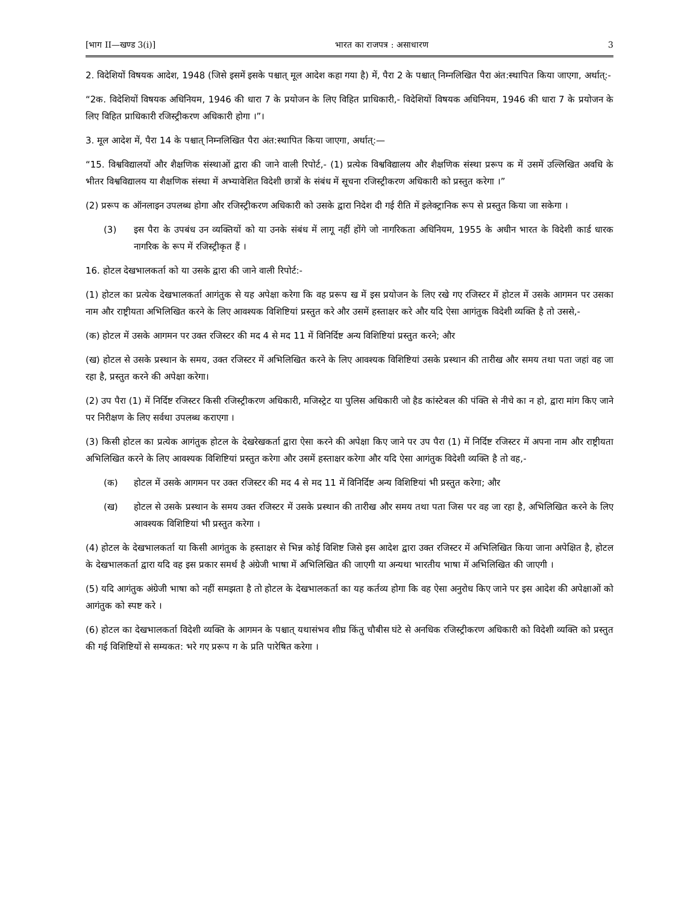[भाग II—खण्ड 3(i)] भारत का राजपत्र : असाधारण 3
2. विदेशियों विषयक आदेश, 1948 (जिसे इसमें इसके पश्चात् मूल आदेश कहा गया है) में, पैरा 2 के पश्चात् निम्नलिखित पैरा अंत:स्थापित किया जाएगा, अर्थात्:-
“2क. विदेशियों विषयक अधिनियम, 1946 की धारा 7 के प्रयोजन के लिए विहित प्राधिकारी,- विदेशियों विषयक अधिनियम, 1946 की धारा 7 के प्रयोजन के लिए विहित प्राधिकारी रजिस्ट्रीकरण अधिकारी होगा ।”।
3. मूल आदेश में, पैरा 14 के पश्चात् निम्नलिखित पैरा अंत:स्थापित किया जाएगा, अर्थात्:—
“15. विश्वविद्यालयों और शैक्षणिक संस्थाओं द्वारा की जाने वाली रिपोर्ट,- (1) प्रत्येक विश्वविद्यालय और शैक्षणिक संस्था प्ररूप क में उसमें उल्लिखित अवधि के भीतर विश्वविद्यालय या शैक्षणिक संस्था में अभ्यावेशित विदेशी छात्रों के संबंध में सूचना रजिस्ट्रीकरण अधिकारी को प्रस्तुत करेगा ।”
(2) प्ररूप क ऑनलाइन उपलब्ध होगा और रजिस्ट्रीकरण अधिकारी को उसके द्वारा निदेश दी गई रीति में इलेक्ट्रानिक रूप से प्रस्तुत किया जा सकेगा ।
(3) इस पैरा के उपबंध उन व्यक्तियों को या उनके संबंध में लागू नहीं होंगे जो नागरिकता अधिनियम, 1955 के अधीन भारत के विदेशी कार्ड धारक नागरिक के रूप में रजिस्ट्रीकृत हैं ।
16. होटल देखभालकर्ता को या उसके द्वारा की जाने वाली रिपोर्ट:-
(1) होटल का प्रत्येक देखभालकर्ता आगंतुक से यह अपेक्षा करेगा कि वह प्ररूप ख में इस प्रयोजन के लिए रखे गए रजिस्टर में होटल में उसके आगमन पर उसका नाम और राष्ट्रीयता अभिलिखित करने के लिए आवश्यक विशिष्टियां प्रस्तुत करे और उसमें हस्ताक्षर करे और यदि ऐसा आगंतुक विदेशी व्यक्ति है तो उससे,-
(क) होटल में उसके आगमन पर उक्त रजिस्टर की मद 4 से मद 11 में विनिर्दिष्ट अन्य विशिष्टियां प्रस्तुत करने; और
(ख) होटल से उसके प्रस्थान के समय, उक्त रजिस्टर में अभिलिखित करने के लिए आवश्यक विशिष्टियां उसके प्रस्थान की तारीख और समय तथा पता जहां वह जा रहा है, प्रस्तुत करने की अपेक्षा करेगा।
(2) उप पैरा (1) में निर्दिष्ट रजिस्टर किसी रजिस्ट्रीकरण अधिकारी, मजिस्ट्रेट या पुलिस अधिकारी जो हैड कांस्टेबल की पंक्ति से नीचे का न हो, द्वारा मांग किए जाने पर निरीक्षण के लिए सर्वथा उपलब्ध कराएगा ।
(3) किसी होटल का प्रत्येक आगंतुक होटल के देखरेखकर्ता द्वारा ऐसा करने की अपेक्षा किए जाने पर उप पैरा (1) में निर्दिष्ट रजिस्टर में अपना नाम और राष्ट्रीयता अभिलिखित करने के लिए आवश्यक विशिष्टियां प्रस्तुत करेगा और उसमें हस्ताक्षर करेगा और यदि ऐसा आगंतुक विदेशी व्यक्ति है तो वह,-
(क) होटल में उसके आगमन पर उक्त रजिस्टर की मद 4 से मद 11 में विनिर्दिष्ट अन्य विशिष्टियां भी प्रस्तुत करेगा; और
(ख) होटल से उसके प्रस्थान के समय उक्त रजिस्टर में उसके प्रस्थान की तारीख और समय तथा पता जिस पर वह जा रहा है, अभिलिखित करने के लिए आवश्यक विशिष्टियां भी प्रस्तुत करेगा ।
(4) होटल के देखभालकर्ता या किसी आगंतुक के हस्ताक्षर से भिन्न कोई विशिष्ट जिसे इस आदेश द्वारा उक्त रजिस्टर में अभिलिखित किया जाना अपेक्षित है, होटल के देखभालकर्ता द्वारा यदि वह इस प्रकार समर्थ है अंग्रेजी भाषा में अभिलिखित की जाएगी या अन्यथा भारतीय भाषा में अभिलिखित की जाएगी ।
(5) यदि आगंतुक अंग्रेजी भाषा को नहीं समझता है तो होटल के देखभालकर्ता का यह कर्तव्य होगा कि वह ऐसा अनुरोध किए जाने पर इस आदेश की अपेक्षाओं को आगंतुक को स्पष्ट करे ।
(6) होटल का देखभालकर्ता विदेशी व्यक्ति के आगमन के पश्चात् यथासंभव शीघ्र किंतु चौबीस घंटे से अनधिक रजिस्ट्रीकरण अधिकारी को विदेशी व्यक्ति को प्रस्तुत की गई विशिष्टियों से सम्यकत: भरे गए प्ररूप ग के प्रति पारेषित करेगा ।